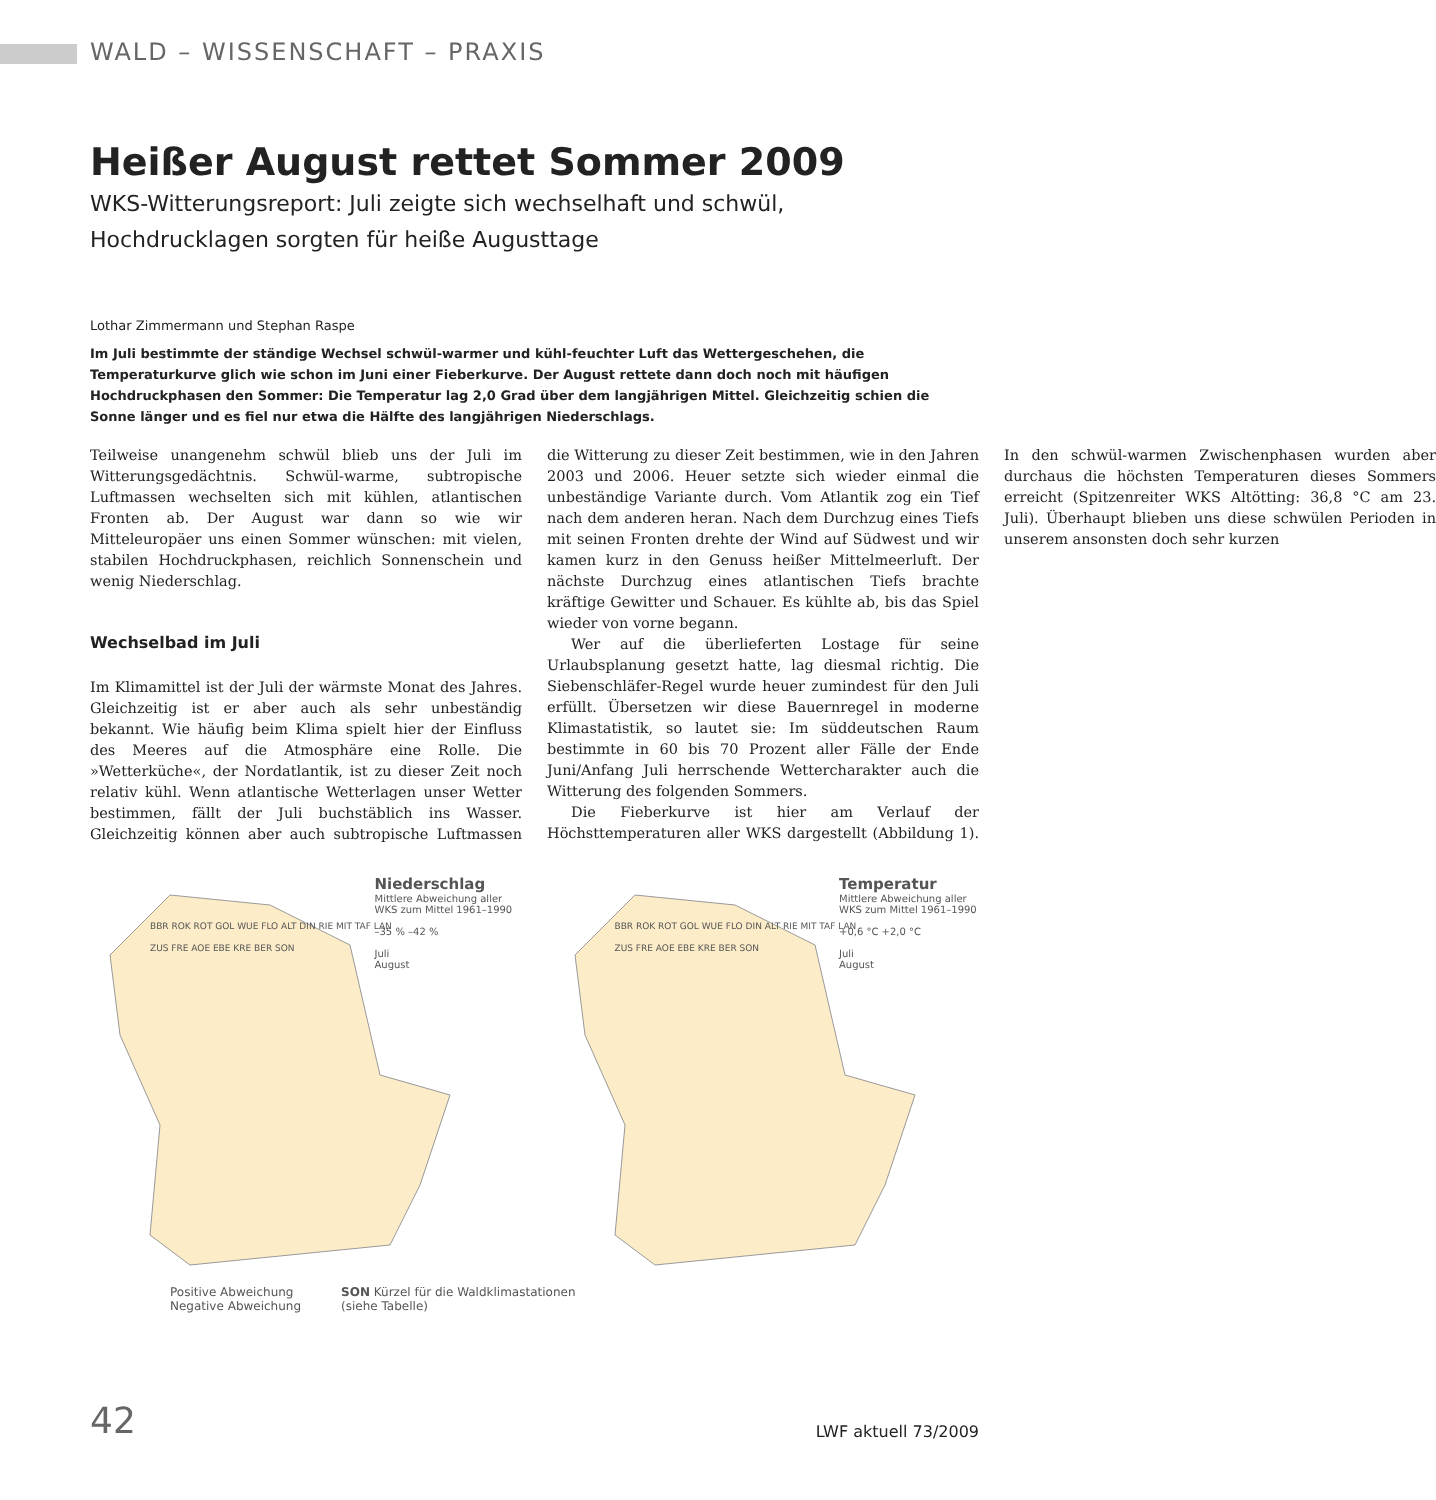WALD – WISSENSCHAFT – PRAXIS
Heißer August rettet Sommer 2009
WKS-Witterungsreport: Juli zeigte sich wechselhaft und schwül,
Hochdrucklagen sorgten für heiße Augusttage
Lothar Zimmermann und Stephan Raspe
Im Juli bestimmte der ständige Wechsel schwül-warmer und kühl-feuchter Luft das Wettergeschehen, die Temperaturkurve glich wie schon im Juni einer Fieberkurve. Der August rettete dann doch noch mit häufigen Hochdruckphasen den Sommer: Die Temperatur lag 2,0 Grad über dem langjährigen Mittel. Gleichzeitig schien die Sonne länger und es fiel nur etwa die Hälfte des langjährigen Niederschlags.
Teilweise unangenehm schwül blieb uns der Juli im Witterungsgedächtnis. Schwül-warme, subtropische Luftmassen wechselten sich mit kühlen, atlantischen Fronten ab. Der August war dann so wie wir Mitteleuropäer uns einen Sommer wünschen: mit vielen, stabilen Hochdruckphasen, reichlich Sonnenschein und wenig Niederschlag.
Wechselbad im Juli
Im Klimamittel ist der Juli der wärmste Monat des Jahres. Gleichzeitig ist er aber auch als sehr unbeständig bekannt. Wie häufig beim Klima spielt hier der Einfluss des Meeres auf die Atmosphäre eine Rolle. Die »Wetterküche«, der Nordatlantik, ist zu dieser Zeit noch relativ kühl. Wenn atlantische Wetterlagen unser Wetter bestimmen, fällt der Juli buchstäblich ins Wasser. Gleichzeitig können aber auch subtropische Luftmassen die Witterung zu dieser Zeit bestimmen, wie in den Jahren 2003 und 2006. Heuer setzte sich wieder einmal die unbeständige Variante durch. Vom Atlantik zog ein Tief nach dem anderen heran. Nach dem Durchzug eines Tiefs mit seinen Fronten drehte der Wind auf Südwest und wir kamen kurz in den Genuss heißer Mittelmeerluft. Der nächste Durchzug eines atlantischen Tiefs brachte kräftige Gewitter und Schauer. Es kühlte ab, bis das Spiel wieder von vorne begann.
Wer auf die überlieferten Lostage für seine Urlaubsplanung gesetzt hatte, lag diesmal richtig. Die Siebenschläfer-Regel wurde heuer zumindest für den Juli erfüllt. Übersetzen wir diese Bauernregel in moderne Klimastatistik, so lautet sie: Im süddeutschen Raum bestimmte in 60 bis 70 Prozent aller Fälle der Ende Juni/Anfang Juli herrschende Wettercharakter auch die Witterung des folgenden Sommers.
Die Fieberkurve ist hier am Verlauf der Höchsttemperaturen aller WKS dargestellt (Abbildung 1). In den schwül-warmen Zwischenphasen wurden aber durchaus die höchsten Temperaturen dieses Sommers erreicht (Spitzenreiter WKS Altötting: 36,8 °C am 23. Juli). Überhaupt blieben uns diese schwülen Perioden in unserem ansonsten doch sehr kurzen
Niederschlag
Mittlere Abweichung aller WKS zum Mittel 1961–1990
–35 % –42 %
Juli
August
BBR ROK ROT GOL WUE FLO ALT DIN RIE MIT TAF LAN ZUS FRE AOE EBE KRE BER SON
Temperatur
Mittlere Abweichung aller WKS zum Mittel 1961–1990
+0,6 °C +2,0 °C
Juli
August
BBR ROK ROT GOL WUE FLO DIN ALT RIE MIT TAF LAN ZUS FRE AOE EBE KRE BER SON
Positive Abweichung
Negative Abweichung
SON Kürzel für die Waldklimastationen
(siehe Tabelle)
42
LWF aktuell 73/2009